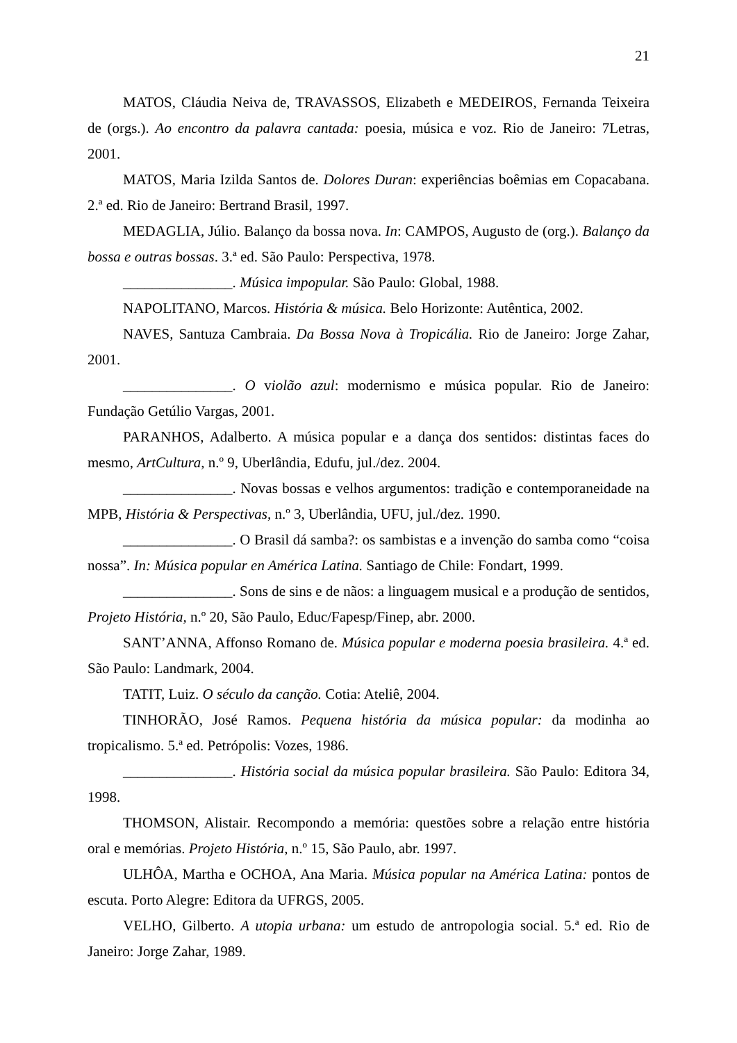21
MATOS, Cláudia Neiva de, TRAVASSOS, Elizabeth e MEDEIROS, Fernanda Teixeira de (orgs.). Ao encontro da palavra cantada: poesia, música e voz. Rio de Janeiro: 7Letras, 2001.
MATOS, Maria Izilda Santos de. Dolores Duran: experiências boêmias em Copacabana. 2.ª ed. Rio de Janeiro: Bertrand Brasil, 1997.
MEDAGLIA, Júlio. Balanço da bossa nova. In: CAMPOS, Augusto de (org.). Balanço da bossa e outras bossas. 3.ª ed. São Paulo: Perspectiva, 1978.
_______________. Música impopular. São Paulo: Global, 1988.
NAPOLITANO, Marcos. História & música. Belo Horizonte: Autêntica, 2002.
NAVES, Santuza Cambraia. Da Bossa Nova à Tropicália. Rio de Janeiro: Jorge Zahar, 2001.
_______________. O violão azul: modernismo e música popular. Rio de Janeiro: Fundação Getúlio Vargas, 2001.
PARANHOS, Adalberto. A música popular e a dança dos sentidos: distintas faces do mesmo, ArtCultura, n.º 9, Uberlândia, Edufu, jul./dez. 2004.
_______________. Novas bossas e velhos argumentos: tradição e contemporaneidade na MPB, História & Perspectivas, n.º 3, Uberlândia, UFU, jul./dez. 1990.
_______________. O Brasil dá samba?: os sambistas e a invenção do samba como “coisa nossa”. In: Música popular en América Latina. Santiago de Chile: Fondart, 1999.
_______________. Sons de sins e de nãos: a linguagem musical e a produção de sentidos, Projeto História, n.º 20, São Paulo, Educ/Fapesp/Finep, abr. 2000.
SANT’ANNA, Affonso Romano de. Música popular e moderna poesia brasileira. 4.ª ed. São Paulo: Landmark, 2004.
TATIT, Luiz. O século da canção. Cotia: Ateliê, 2004.
TINHORÃO, José Ramos. Pequena história da música popular: da modinha ao tropicalismo. 5.ª ed. Petrópolis: Vozes, 1986.
_______________. História social da música popular brasileira. São Paulo: Editora 34, 1998.
THOMSON, Alistair. Recompondo a memória: questões sobre a relação entre história oral e memórias. Projeto História, n.º 15, São Paulo, abr. 1997.
ULHÔA, Martha e OCHOA, Ana Maria. Música popular na América Latina: pontos de escuta. Porto Alegre: Editora da UFRGS, 2005.
VELHO, Gilberto. A utopia urbana: um estudo de antropologia social. 5.ª ed. Rio de Janeiro: Jorge Zahar, 1989.